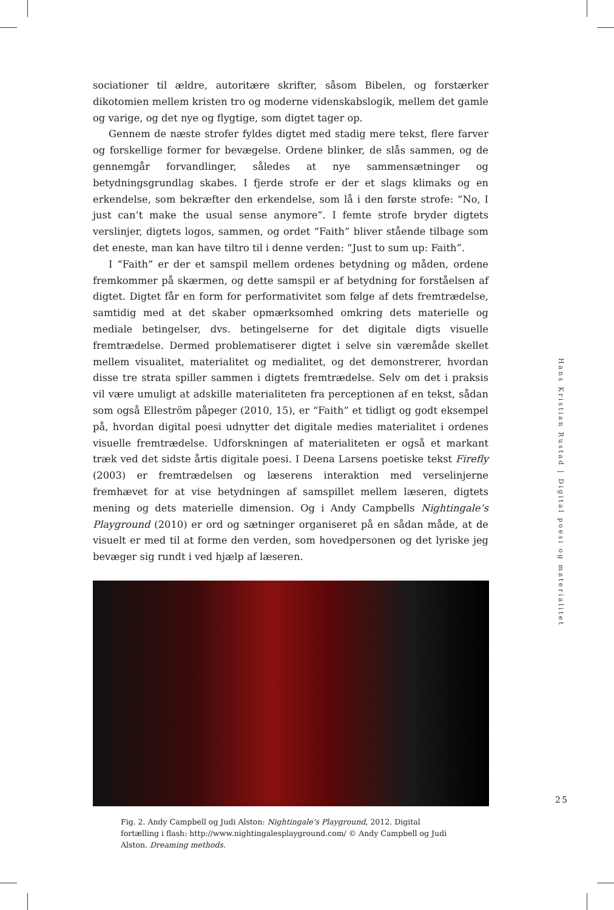sociationer til ældre, autoritære skrifter, såsom Bibelen, og forstærker dikotomien mellem kristen tro og moderne videnskabslogik, mellem det gamle og varige, og det nye og flygtige, som digtet tager op.
Gennem de næste strofer fyldes digtet med stadig mere tekst, flere farver og forskellige former for bevægelse. Ordene blinker, de slås sammen, og de gennemgår forvandlinger, således at nye sammensætninger og betydningsgrundlag skabes. I fjerde strofe er der et slags klimaks og en erkendelse, som bekræfter den erkendelse, som lå i den første strofe: “No, I just can’t make the usual sense anymore”. I femte strofe bryder digtets verslinjer, digtets logos, sammen, og ordet “Faith” bliver stående tilbage som det eneste, man kan have tiltro til i denne verden: “Just to sum up: Faith”.
I “Faith” er der et samspil mellem ordenes betydning og måden, ordene fremkommer på skærmen, og dette samspil er af betydning for forståelsen af digtet. Digtet får en form for performativitet som følge af dets fremtrædelse, samtidig med at det skaber opmærksomhed omkring dets materielle og mediale betingelser, dvs. betingelserne for det digitale digts visuelle fremtrædelse. Dermed problematiserer digtet i selve sin væremåde skellet mellem visualitet, materialitet og medialitet, og det demonstrerer, hvordan disse tre strata spiller sammen i digtets fremtrædelse. Selv om det i praksis vil være umuligt at adskille materialiteten fra perceptionen af en tekst, sådan som også Elleström påpeger (2010, 15), er “Faith” et tidligt og godt eksempel på, hvordan digital poesi udnytter det digitale medies materialitet i ordenes visuelle fremtrædelse. Udforskningen af materialiteten er også et markant træk ved det sidste årtis digitale poesi. I Deena Larsens poetiske tekst Firefly (2003) er fremtrædelsen og læserens interaktion med verselinjerne fremhævet for at vise betydningen af samspillet mellem læseren, digtets mening og dets materielle dimension. Og i Andy Campbells Nightingale’s Playground (2010) er ord og sætninger organiseret på en sådan måde, at de visuelt er med til at forme den verden, som hovedpersonen og det lyriske jeg bevæger sig rundt i ved hjælp af læseren.
Fig. 2. Andy Campbell og Judi Alston: Nightingale’s Playground, 2012. Digital fortælling i flash: http://www.nightingalesplayground.com/ © Andy Campbell og Judi Alston. Dreaming methods.
Hans Kristian Rustad | Digital poesi og materialitet
25